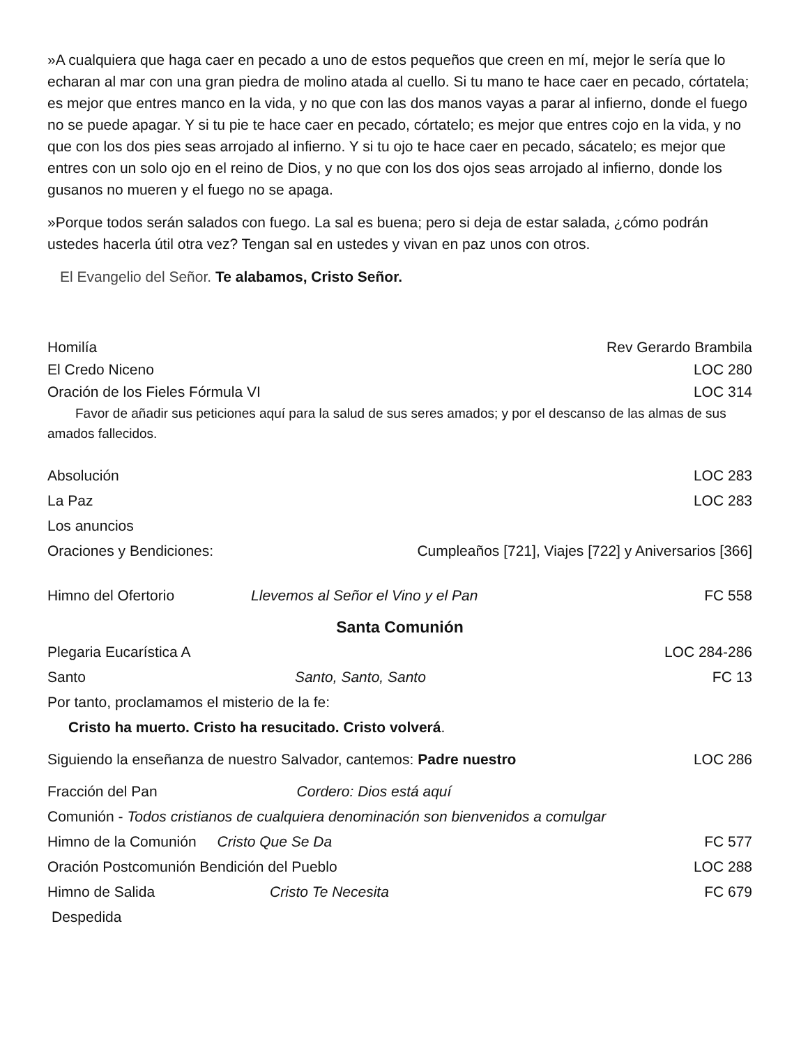»A cualquiera que haga caer en pecado a uno de estos pequeños que creen en mí, mejor le sería que lo echaran al mar con una gran piedra de molino atada al cuello. Si tu mano te hace caer en pecado, córtatela; es mejor que entres manco en la vida, y no que con las dos manos vayas a parar al infierno, donde el fuego no se puede apagar. Y si tu pie te hace caer en pecado, córtatelo; es mejor que entres cojo en la vida, y no que con los dos pies seas arrojado al infierno. Y si tu ojo te hace caer en pecado, sácatelo; es mejor que entres con un solo ojo en el reino de Dios, y no que con los dos ojos seas arrojado al infierno, donde los gusanos no mueren y el fuego no se apaga.
»Porque todos serán salados con fuego. La sal es buena; pero si deja de estar salada, ¿cómo podrán ustedes hacerla útil otra vez? Tengan sal en ustedes y vivan en paz unos con otros.
El Evangelio del Señor. Te alabamos, Cristo Señor.
Homilía Rev Gerardo Brambila
El Credo Niceno LOC 280
Oración de los Fieles Fórmula VI LOC 314
Favor de añadir sus peticiones aquí para la salud de sus seres amados; y por el descanso de las almas de sus amados fallecidos.
Absolución LOC 283
La Paz LOC 283
Los anuncios
Oraciones y Bendiciones: Cumpleaños [721], Viajes [722] y Aniversarios [366]
Himno del Ofertorio Llevemos al Señor el Vino y el Pan FC 558
Santa Comunión
Plegaria Eucarística A LOC 284-286
Santo Santo, Santo, Santo FC 13
Por tanto, proclamamos el misterio de la fe:
Cristo ha muerto. Cristo ha resucitado. Cristo volverá.
Siguiendo la enseñanza de nuestro Salvador, cantemos: Padre nuestro LOC 286
Fracción del Pan Cordero: Dios está aquí
Comunión - Todos cristianos de cualquiera denominación son bienvenidos a comulgar
Himno de la Comunión Cristo Que Se Da FC 577
Oración Postcomunión Bendición del Pueblo LOC 288
Himno de Salida Cristo Te Necesita FC 679
Despedida